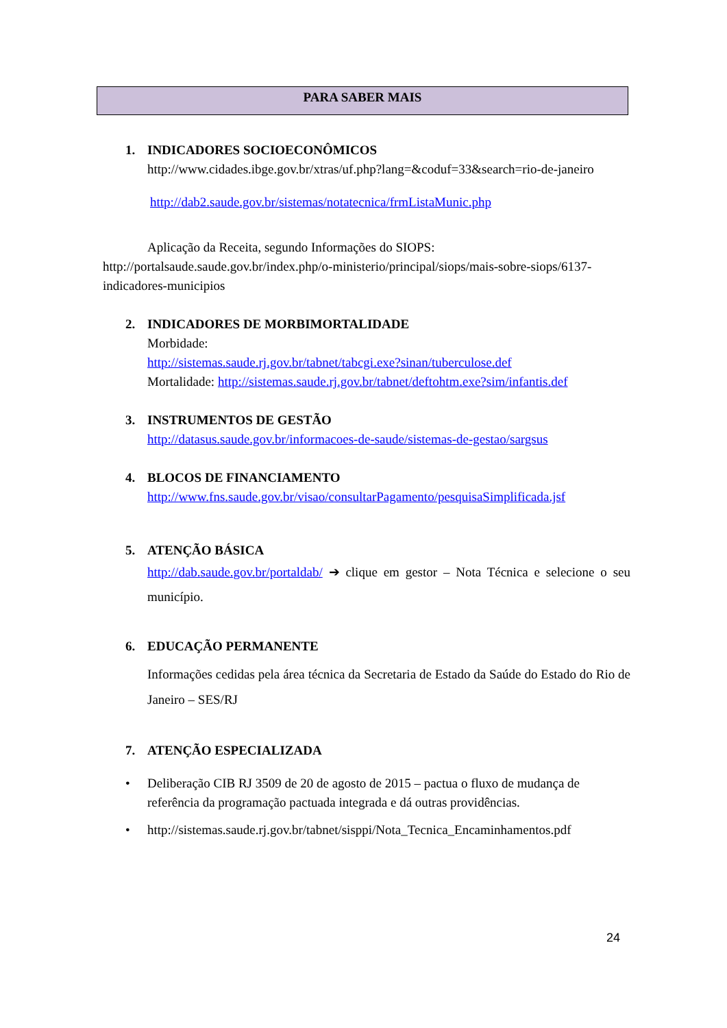PARA SABER MAIS
1. INDICADORES SOCIOECONÔMICOS
http://www.cidades.ibge.gov.br/xtras/uf.php?lang=&coduf=33&search=rio-de-janeiro
http://dab2.saude.gov.br/sistemas/notatecnica/frmListaMunic.php
Aplicação da Receita, segundo Informações do SIOPS: http://portalsaude.saude.gov.br/index.php/o-ministerio/principal/siops/mais-sobre-siops/6137-indicadores-municipios
2. INDICADORES DE MORBIMORTALIDADE
Morbidade:
http://sistemas.saude.rj.gov.br/tabnet/tabcgi.exe?sinan/tuberculose.def
Mortalidade: http://sistemas.saude.rj.gov.br/tabnet/deftohtm.exe?sim/infantis.def
3. INSTRUMENTOS DE GESTÃO
http://datasus.saude.gov.br/informacoes-de-saude/sistemas-de-gestao/sargsus
4. BLOCOS DE FINANCIAMENTO
http://www.fns.saude.gov.br/visao/consultarPagamento/pesquisaSimplificada.jsf
5. ATENÇÃO BÁSICA
http://dab.saude.gov.br/portaldab/ ➔ clique em gestor – Nota Técnica e selecione o seu município.
6. EDUCAÇÃO PERMANENTE
Informações cedidas pela área técnica da Secretaria de Estado da Saúde do Estado do Rio de Janeiro – SES/RJ
7. ATENÇÃO ESPECIALIZADA
• Deliberação CIB RJ 3509 de 20 de agosto de 2015 – pactua o fluxo de mudança de referência da programação pactuada integrada e dá outras providências.
• http://sistemas.saude.rj.gov.br/tabnet/sisppi/Nota_Tecnica_Encaminhamentos.pdf
24